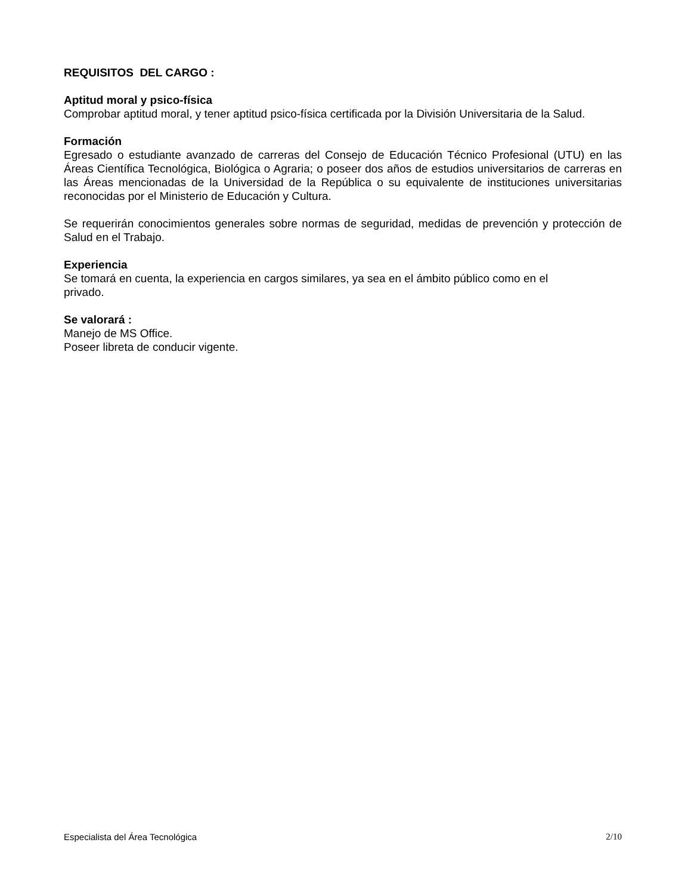REQUISITOS DEL CARGO :
Aptitud moral y psico-física
Comprobar aptitud moral, y tener aptitud psico-física certificada por la División Universitaria de la Salud.
Formación
Egresado o estudiante avanzado de carreras del Consejo de Educación Técnico Profesional (UTU) en las Áreas Científica Tecnológica, Biológica o Agraria; o poseer dos años de estudios universitarios de carreras en las Áreas mencionadas de la Universidad de la República o su equivalente de instituciones universitarias reconocidas por el Ministerio de Educación y Cultura.
Se requerirán conocimientos generales sobre normas de seguridad, medidas de prevención y protección de Salud en el Trabajo.
Experiencia
Se tomará en cuenta, la experiencia en cargos similares, ya sea en el ámbito público como en el
privado.
Se valorará :
Manejo de MS Office.
Poseer libreta de conducir vigente.
Especialista del Área Tecnológica 2/10